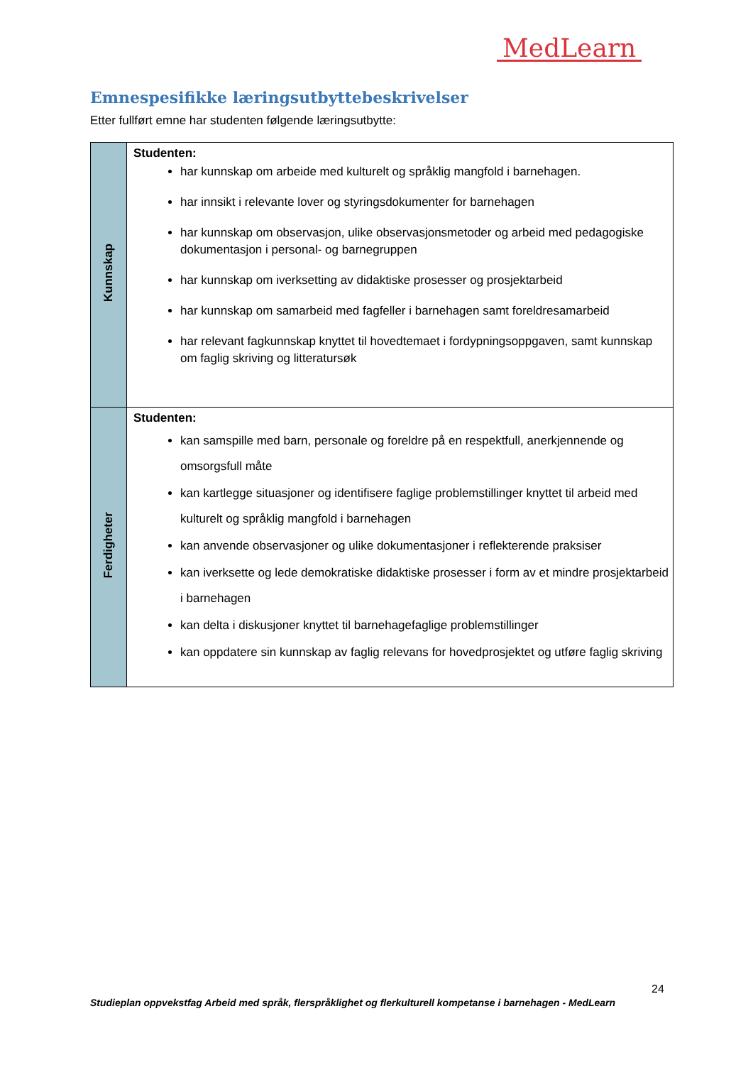MedLearn
Emnespesifikke læringsutbyttebeskrivelser
Etter fullført emne har studenten følgende læringsutbytte:
| Kunnskap | Studenten: har kunnskap om arbeide med kulturelt og språklig mangfold i barnehagen. har innsikt i relevante lover og styringsdokumenter for barnehagen har kunnskap om observasjon, ulike observasjonsmetoder og arbeid med pedagogiske dokumentasjon i personal- og barnegruppen har kunnskap om iverksetting av didaktiske prosesser og prosjektarbeid har kunnskap om samarbeid med fagfeller i barnehagen samt foreldresamarbeid har relevant fagkunnskap knyttet til hovedtemaet i fordypningsoppgaven, samt kunnskap om faglig skriving og litteratursøk |
| Ferdigheter | Studenten: kan samspille med barn, personale og foreldre på en respektfull, anerkjennende og omsorgsfull måte kan kartlegge situasjoner og identifisere faglige problemstillinger knyttet til arbeid med kulturelt og språklig mangfold i barnehagen kan anvende observasjoner og ulike dokumentasjoner i reflekterende praksiser kan iverksette og lede demokratiske didaktiske prosesser i form av et mindre prosjektarbeid i barnehagen kan delta i diskusjoner knyttet til barnehagefaglige problemstillinger kan oppdatere sin kunnskap av faglig relevans for hovedprosjektet og utføre faglig skriving |
24
Studieplan oppvekstfag Arbeid med språk, flerspråklighet og flerkulturell kompetanse i barnehagen - MedLearn